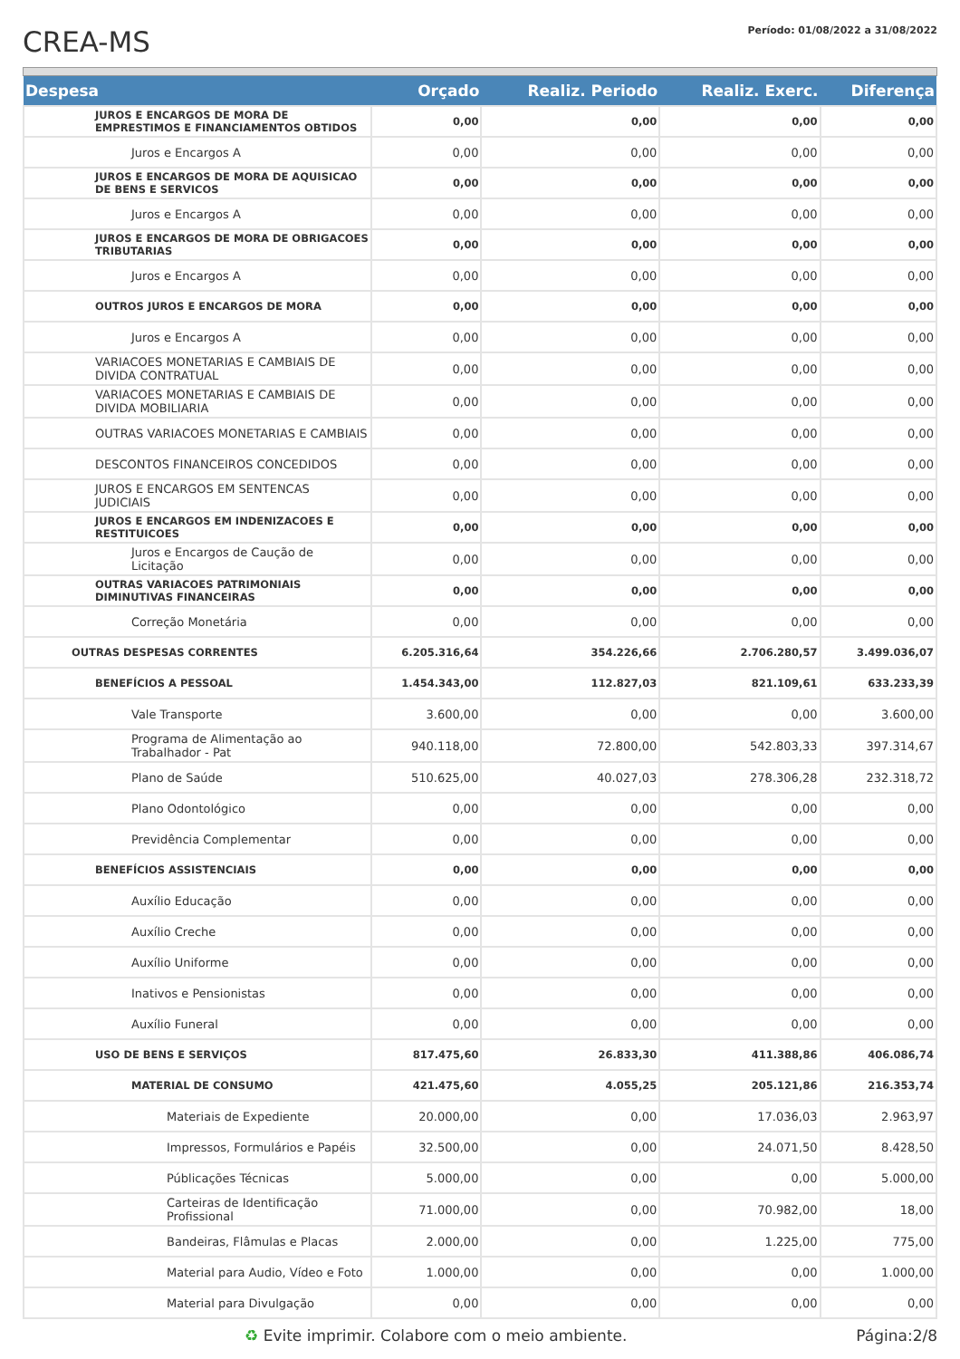CREA-MS
Período: 01/08/2022 a 31/08/2022
| Despesa | Orçado | Realiz. Periodo | Realiz. Exerc. | Diferença |
| --- | --- | --- | --- | --- |
| JUROS E ENCARGOS DE MORA DE EMPRESTIMOS E FINANCIAMENTOS OBTIDOS | 0,00 | 0,00 | 0,00 | 0,00 |
| Juros e Encargos A | 0,00 | 0,00 | 0,00 | 0,00 |
| JUROS E ENCARGOS DE MORA DE AQUISICAO DE BENS E SERVICOS | 0,00 | 0,00 | 0,00 | 0,00 |
| Juros e Encargos A | 0,00 | 0,00 | 0,00 | 0,00 |
| JUROS E ENCARGOS DE MORA DE OBRIGACOES TRIBUTARIAS | 0,00 | 0,00 | 0,00 | 0,00 |
| Juros e Encargos A | 0,00 | 0,00 | 0,00 | 0,00 |
| OUTROS JUROS E ENCARGOS DE MORA | 0,00 | 0,00 | 0,00 | 0,00 |
| Juros e Encargos A | 0,00 | 0,00 | 0,00 | 0,00 |
| VARIACOES MONETARIAS E CAMBIAIS DE DIVIDA CONTRATUAL | 0,00 | 0,00 | 0,00 | 0,00 |
| VARIACOES MONETARIAS E CAMBIAIS DE DIVIDA MOBILIARIA | 0,00 | 0,00 | 0,00 | 0,00 |
| OUTRAS VARIACOES MONETARIAS E CAMBIAIS | 0,00 | 0,00 | 0,00 | 0,00 |
| DESCONTOS FINANCEIROS CONCEDIDOS | 0,00 | 0,00 | 0,00 | 0,00 |
| JUROS E ENCARGOS EM SENTENCAS JUDICIAIS | 0,00 | 0,00 | 0,00 | 0,00 |
| JUROS E ENCARGOS EM INDENIZACOES E RESTITUICOES | 0,00 | 0,00 | 0,00 | 0,00 |
| Juros e Encargos de Caução de Licitação | 0,00 | 0,00 | 0,00 | 0,00 |
| OUTRAS VARIACOES PATRIMONIAIS DIMINUTIVAS FINANCEIRAS | 0,00 | 0,00 | 0,00 | 0,00 |
| Correção Monetária | 0,00 | 0,00 | 0,00 | 0,00 |
| OUTRAS DESPESAS CORRENTES | 6.205.316,64 | 354.226,66 | 2.706.280,57 | 3.499.036,07 |
| BENEFÍCIOS A PESSOAL | 1.454.343,00 | 112.827,03 | 821.109,61 | 633.233,39 |
| Vale Transporte | 3.600,00 | 0,00 | 0,00 | 3.600,00 |
| Programa de Alimentação ao Trabalhador - Pat | 940.118,00 | 72.800,00 | 542.803,33 | 397.314,67 |
| Plano de Saúde | 510.625,00 | 40.027,03 | 278.306,28 | 232.318,72 |
| Plano Odontológico | 0,00 | 0,00 | 0,00 | 0,00 |
| Previdência Complementar | 0,00 | 0,00 | 0,00 | 0,00 |
| BENEFÍCIOS ASSISTENCIAIS | 0,00 | 0,00 | 0,00 | 0,00 |
| Auxílio Educação | 0,00 | 0,00 | 0,00 | 0,00 |
| Auxílio Creche | 0,00 | 0,00 | 0,00 | 0,00 |
| Auxílio Uniforme | 0,00 | 0,00 | 0,00 | 0,00 |
| Inativos e Pensionistas | 0,00 | 0,00 | 0,00 | 0,00 |
| Auxílio Funeral | 0,00 | 0,00 | 0,00 | 0,00 |
| USO DE BENS E SERVIÇOS | 817.475,60 | 26.833,30 | 411.388,86 | 406.086,74 |
| MATERIAL DE CONSUMO | 421.475,60 | 4.055,25 | 205.121,86 | 216.353,74 |
| Materiais de Expediente | 20.000,00 | 0,00 | 17.036,03 | 2.963,97 |
| Impressos, Formulários e Papéis | 32.500,00 | 0,00 | 24.071,50 | 8.428,50 |
| Públicações Técnicas | 5.000,00 | 0,00 | 0,00 | 5.000,00 |
| Carteiras de Identificação Profissional | 71.000,00 | 0,00 | 70.982,00 | 18,00 |
| Bandeiras, Flâmulas e Placas | 2.000,00 | 0,00 | 1.225,00 | 775,00 |
| Material para Audio, Vídeo e Foto | 1.000,00 | 0,00 | 0,00 | 1.000,00 |
| Material para Divulgação | 0,00 | 0,00 | 0,00 | 0,00 |
♻ Evite imprimir. Colabore com o meio ambiente. Página:2/8